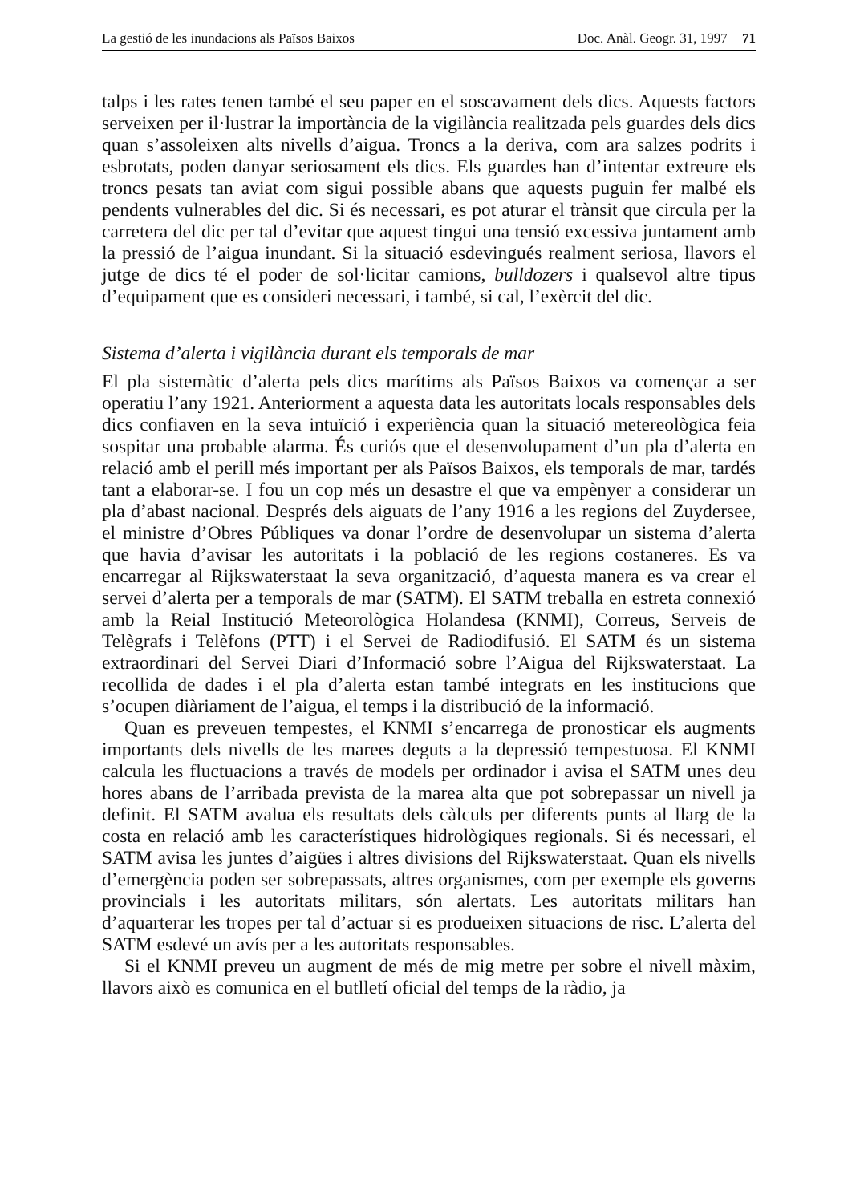La gestió de les inundacions als Països Baixos Doc. Anàl. Geogr. 31, 1997 71
talps i les rates tenen també el seu paper en el soscavament dels dics. Aquests factors serveixen per il·lustrar la importància de la vigilància realitzada pels guardes dels dics quan s’assoleixen alts nivells d’aigua. Troncs a la deriva, com ara salzes podrits i esbrotats, poden danyar seriosament els dics. Els guardes han d’intentar extreure els troncs pesats tan aviat com sigui possible abans que aquests puguin fer malbé els pendents vulnerables del dic. Si és necessari, es pot aturar el trànsit que circula per la carretera del dic per tal d’evitar que aquest tingui una tensió excessiva juntament amb la pressió de l’aigua inundant. Si la situació esdevingués realment seriosa, llavors el jutge de dics té el poder de sol·licitar camions, bulldozers i qualsevol altre tipus d’equipament que es consideri necessari, i també, si cal, l’exèrcit del dic.
Sistema d’alerta i vigilància durant els temporals de mar
El pla sistemàtic d’alerta pels dics marítims als Països Baixos va començar a ser operatiu l’any 1921. Anteriorment a aquesta data les autoritats locals responsables dels dics confiaven en la seva intuïció i experiència quan la situació metereològica feia sospitar una probable alarma. És curiós que el desenvolupament d’un pla d’alerta en relació amb el perill més important per als Països Baixos, els temporals de mar, tardés tant a elaborar-se. I fou un cop més un desastre el que va empènyer a considerar un pla d’abast nacional. Després dels aiguats de l’any 1916 a les regions del Zuydersee, el ministre d’Obres Públiques va donar l’ordre de desenvolupar un sistema d’alerta que havia d’avisar les autoritats i la població de les regions costaneres. Es va encarregar al Rijkswaterstaat la seva organització, d’aquesta manera es va crear el servei d’alerta per a temporals de mar (SATM). El SATM treballa en estreta connexió amb la Reial Institució Meteorològica Holandesa (KNMI), Correus, Serveis de Telègrafs i Telèfons (PTT) i el Servei de Radiodifusió. El SATM és un sistema extraordinari del Servei Diari d’Informació sobre l’Aigua del Rijkswaterstaat. La recollida de dades i el pla d’alerta estan també integrats en les institucions que s’ocupen diàriament de l’aigua, el temps i la distribució de la informació.
Quan es preveuen tempestes, el KNMI s’encarrega de pronosticar els augments importants dels nivells de les marees deguts a la depressió tempestuosa. El KNMI calcula les fluctuacions a través de models per ordinador i avisa el SATM unes deu hores abans de l’arribada prevista de la marea alta que pot sobrepassar un nivell ja definit. El SATM avalua els resultats dels càlculs per diferents punts al llarg de la costa en relació amb les característiques hidrològiques regionals. Si és necessari, el SATM avisa les juntes d’aigües i altres divisions del Rijkswaterstaat. Quan els nivells d’emergència poden ser sobrepassats, altres organismes, com per exemple els governs provincials i les autoritats militars, són alertats. Les autoritats militars han d’aquarterar les tropes per tal d’actuar si es produeixen situacions de risc. L’alerta del SATM esdevé un avís per a les autoritats responsables.
Si el KNMI preveu un augment de més de mig metre per sobre el nivell màxim, llavors això es comunica en el butlletí oficial del temps de la ràdio, ja